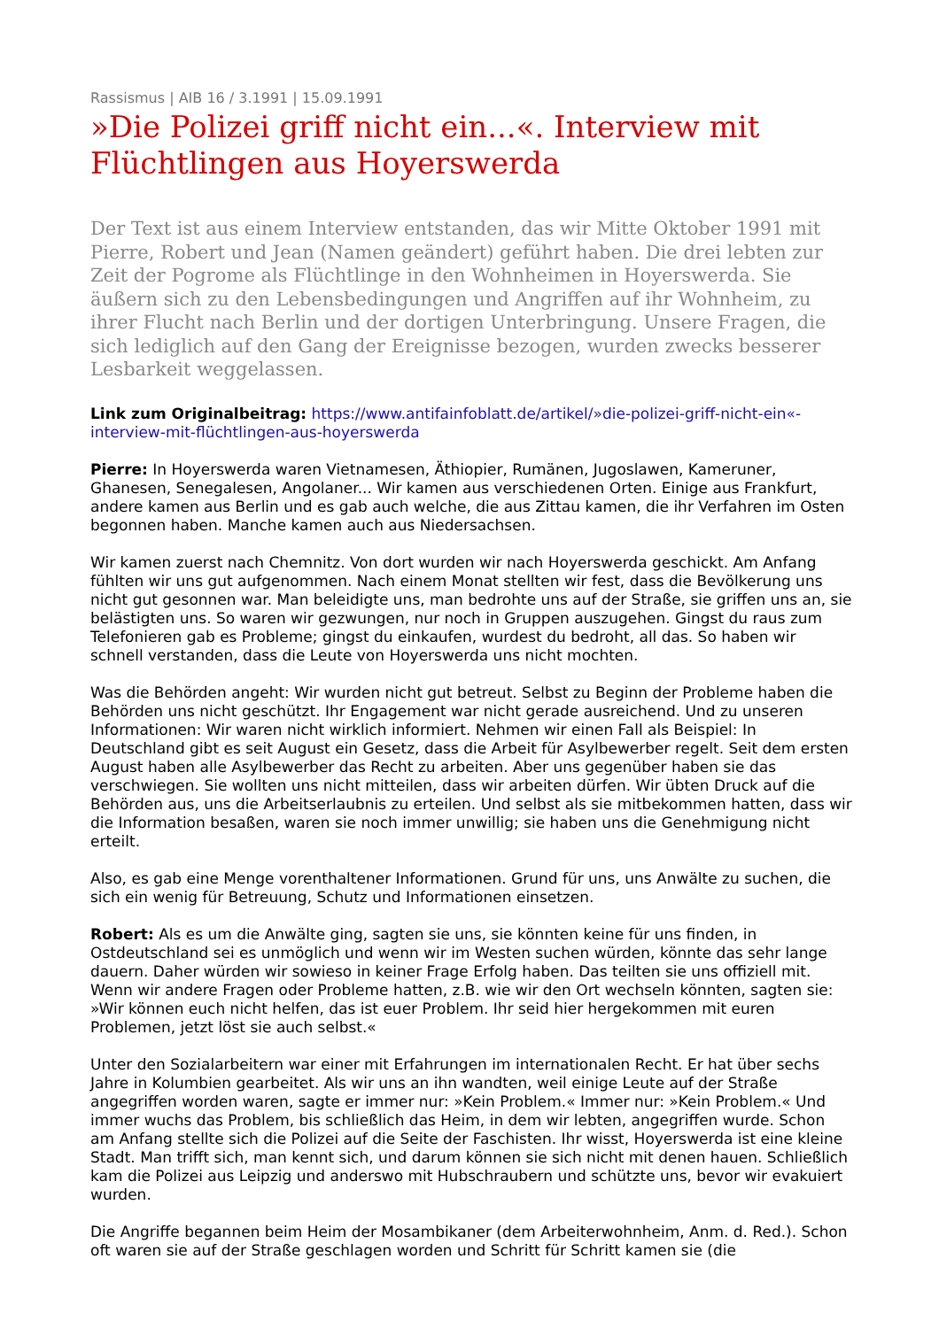Rassismus | AIB 16 / 3.1991 | 15.09.1991
»Die Polizei griff nicht ein...«. Interview mit Flüchtlingen aus Hoyerswerda
Der Text ist aus einem Interview entstanden, das wir Mitte Oktober 1991 mit Pierre, Robert und Jean (Namen geändert) geführt haben. Die drei lebten zur Zeit der Pogrome als Flüchtlinge in den Wohnheimen in Hoyerswerda. Sie äußern sich zu den Lebensbedingungen und Angriffen auf ihr Wohnheim, zu ihrer Flucht nach Berlin und der dortigen Unterbringung. Unsere Fragen, die sich lediglich auf den Gang der Ereignisse bezogen, wurden zwecks besserer Lesbarkeit weggelassen.
Link zum Originalbeitrag: https://www.antifainfoblatt.de/artikel/»die-polizei-griff-nicht-ein«-interview-mit-flüchtlingen-aus-hoyerswerda
Pierre: In Hoyerswerda waren Vietnamesen, Äthiopier, Rumänen, Jugoslawen, Kameruner, Ghanesen, Senegalesen, Angolaner... Wir kamen aus verschiedenen Orten. Einige aus Frankfurt, andere kamen aus Berlin und es gab auch welche, die aus Zittau kamen, die ihr Verfahren im Osten begonnen haben. Manche kamen auch aus Niedersachsen.
Wir kamen zuerst nach Chemnitz. Von dort wurden wir nach Hoyerswerda geschickt. Am Anfang fühlten wir uns gut aufgenommen. Nach einem Monat stellten wir fest, dass die Bevölkerung uns nicht gut gesonnen war. Man beleidigte uns, man bedrohte uns auf der Straße, sie griffen uns an, sie belästigten uns. So waren wir gezwungen, nur noch in Gruppen auszugehen. Gingst du raus zum Telefonieren gab es Probleme; gingst du einkaufen, wurdest du bedroht, all das. So haben wir schnell verstanden, dass die Leute von Hoyerswerda uns nicht mochten.
Was die Behörden angeht: Wir wurden nicht gut betreut. Selbst zu Beginn der Probleme haben die Behörden uns nicht geschützt. Ihr Engagement war nicht gerade ausreichend. Und zu unseren Informationen: Wir waren nicht wirklich informiert. Nehmen wir einen Fall als Beispiel: In Deutschland gibt es seit August ein Gesetz, dass die Arbeit für Asylbewerber regelt. Seit dem ersten August haben alle Asylbewerber das Recht zu arbeiten. Aber uns gegenüber haben sie das verschwiegen. Sie wollten uns nicht mitteilen, dass wir arbeiten dürfen. Wir übten Druck auf die Behörden aus, uns die Arbeitserlaubnis zu erteilen. Und selbst als sie mitbekommen hatten, dass wir die Information besaßen, waren sie noch immer unwillig; sie haben uns die Genehmigung nicht erteilt.
Also, es gab eine Menge vorenthaltener Informationen. Grund für uns, uns Anwälte zu suchen, die sich ein wenig für Betreuung, Schutz und Informationen einsetzen.
Robert: Als es um die Anwälte ging, sagten sie uns, sie könnten keine für uns finden, in Ostdeutschland sei es unmöglich und wenn wir im Westen suchen würden, könnte das sehr lange dauern. Daher würden wir sowieso in keiner Frage Erfolg haben. Das teilten sie uns offiziell mit. Wenn wir andere Fragen oder Probleme hatten, z.B. wie wir den Ort wechseln könnten, sagten sie: »Wir können euch nicht helfen, das ist euer Problem. Ihr seid hier hergekommen mit euren Problemen, jetzt löst sie auch selbst.«
Unter den Sozialarbeitern war einer mit Erfahrungen im internationalen Recht. Er hat über sechs Jahre in Kolumbien gearbeitet. Als wir uns an ihn wandten, weil einige Leute auf der Straße angegriffen worden waren, sagte er immer nur: »Kein Problem.« Immer nur: »Kein Problem.« Und immer wuchs das Problem, bis schließlich das Heim, in dem wir lebten, angegriffen wurde. Schon am Anfang stellte sich die Polizei auf die Seite der Faschisten. Ihr wisst, Hoyerswerda ist eine kleine Stadt. Man trifft sich, man kennt sich, und darum können sie sich nicht mit denen hauen. Schließlich kam die Polizei aus Leipzig und anderswo mit Hubschraubern und schützte uns, bevor wir evakuiert wurden.
Die Angriffe begannen beim Heim der Mosambikaner (dem Arbeiterwohnheim, Anm. d. Red.). Schon oft waren sie auf der Straße geschlagen worden und Schritt für Schritt kamen sie (die